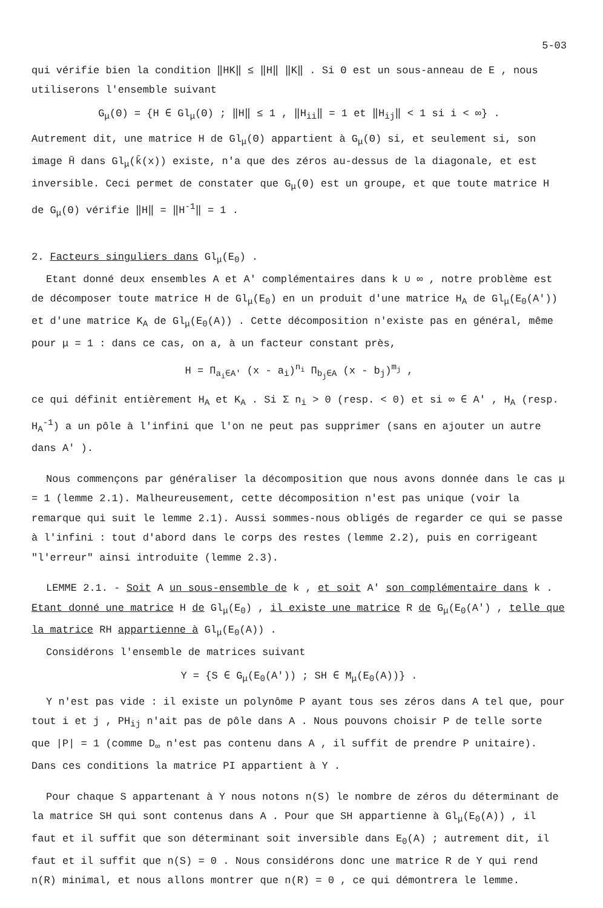5-03
qui vérifie bien la condition ‖HK‖ ≤ ‖H‖ ‖K‖ . Si Θ est un sous-anneau de E , nous utiliserons l'ensemble suivant
G<sub>μ</sub>(Θ) = {H ∈ Gl<sub>μ</sub>(Θ) ; ‖H‖ ≤ 1 , ‖H<sub>ii</sub>‖ = 1 et ‖H<sub>ij</sub>‖ < 1 si i < ∞} .
Autrement dit, une matrice H de Gl<sub>μ</sub>(Θ) appartient à G<sub>μ</sub>(Θ) si, et seulement si, son image H̄ dans Gl<sub>μ</sub>(k̄(x)) existe, n'a que des zéros au-dessus de la diagonale, et est inversible. Ceci permet de constater que G<sub>μ</sub>(Θ) est un groupe, et que toute matrice H de G<sub>μ</sub>(Θ) vérifie ‖H‖ = ‖H<sup>-1</sup>‖ = 1 .
2. Facteurs singuliers dans Gl<sub>μ</sub>(E<sub>0</sub>) .
Etant donné deux ensembles A et A' complémentaires dans k ∪ ∞ , notre problème est de décomposer toute matrice H de Gl<sub>μ</sub>(E<sub>0</sub>) en un produit d'une matrice H<sub>A</sub> de Gl<sub>μ</sub>(E<sub>0</sub>(A')) et d'une matrice K<sub>A</sub> de Gl<sub>μ</sub>(E<sub>0</sub>(A)) . Cette décomposition n'existe pas en général, même pour μ = 1 : dans ce cas, on a, à un facteur constant près,
H = Π<sub>a<sub>i</sub>∈A'</sub> (x - a<sub>i</sub>)<sup>n<sub>i</sub></sup> Π<sub>b<sub>j</sub>∈A</sub> (x - b<sub>j</sub>)<sup>m<sub>j</sub></sup> ,
ce qui définit entièrement H<sub>A</sub> et K<sub>A</sub> . Si Σ n<sub>i</sub> > 0 (resp. < 0) et si ∞ ∈ A' , H<sub>A</sub> (resp. H<sub>A</sub><sup>-1</sup>) a un pôle à l'infini que l'on ne peut pas supprimer (sans en ajouter un autre dans A' ).
Nous commençons par généraliser la décomposition que nous avons donnée dans le cas μ = 1 (lemme 2.1). Malheureusement, cette décomposition n'est pas unique (voir la remarque qui suit le lemme 2.1). Aussi sommes-nous obligés de regarder ce qui se passe à l'infini : tout d'abord dans le corps des restes (lemme 2.2), puis en corrigeant "l'erreur" ainsi introduite (lemme 2.3).
LEMME 2.1. - Soit A un sous-ensemble de k , et soit A' son complémentaire dans k . Etant donné une matrice H de Gl<sub>μ</sub>(E<sub>0</sub>) , il existe une matrice R de G<sub>μ</sub>(E<sub>0</sub>(A') , telle que la matrice RH appartienne à Gl<sub>μ</sub>(E<sub>0</sub>(A)) .
Considérons l'ensemble de matrices suivant
Y = {S ∈ G<sub>μ</sub>(E<sub>0</sub>(A')) ; SH ∈ M<sub>μ</sub>(E<sub>0</sub>(A))} .
Y n'est pas vide : il existe un polynôme P ayant tous ses zéros dans A tel que, pour tout i et j , PH<sub>ij</sub> n'ait pas de pôle dans A . Nous pouvons choisir P de telle sorte que |P| = 1 (comme D<sub>∞</sub> n'est pas contenu dans A , il suffit de prendre P unitaire). Dans ces conditions la matrice PI appartient à Y .
Pour chaque S appartenant à Y nous notons n(S) le nombre de zéros du déterminant de la matrice SH qui sont contenus dans A . Pour que SH appartienne à Gl<sub>μ</sub>(E<sub>0</sub>(A)) , il faut et il suffit que son déterminant soit inversible dans E<sub>0</sub>(A) ; autrement dit, il faut et il suffit que n(S) = 0 . Nous considérons donc une matrice R de Y qui rend n(R) minimal, et nous allons montrer que n(R) = 0 , ce qui démontrera le lemme.